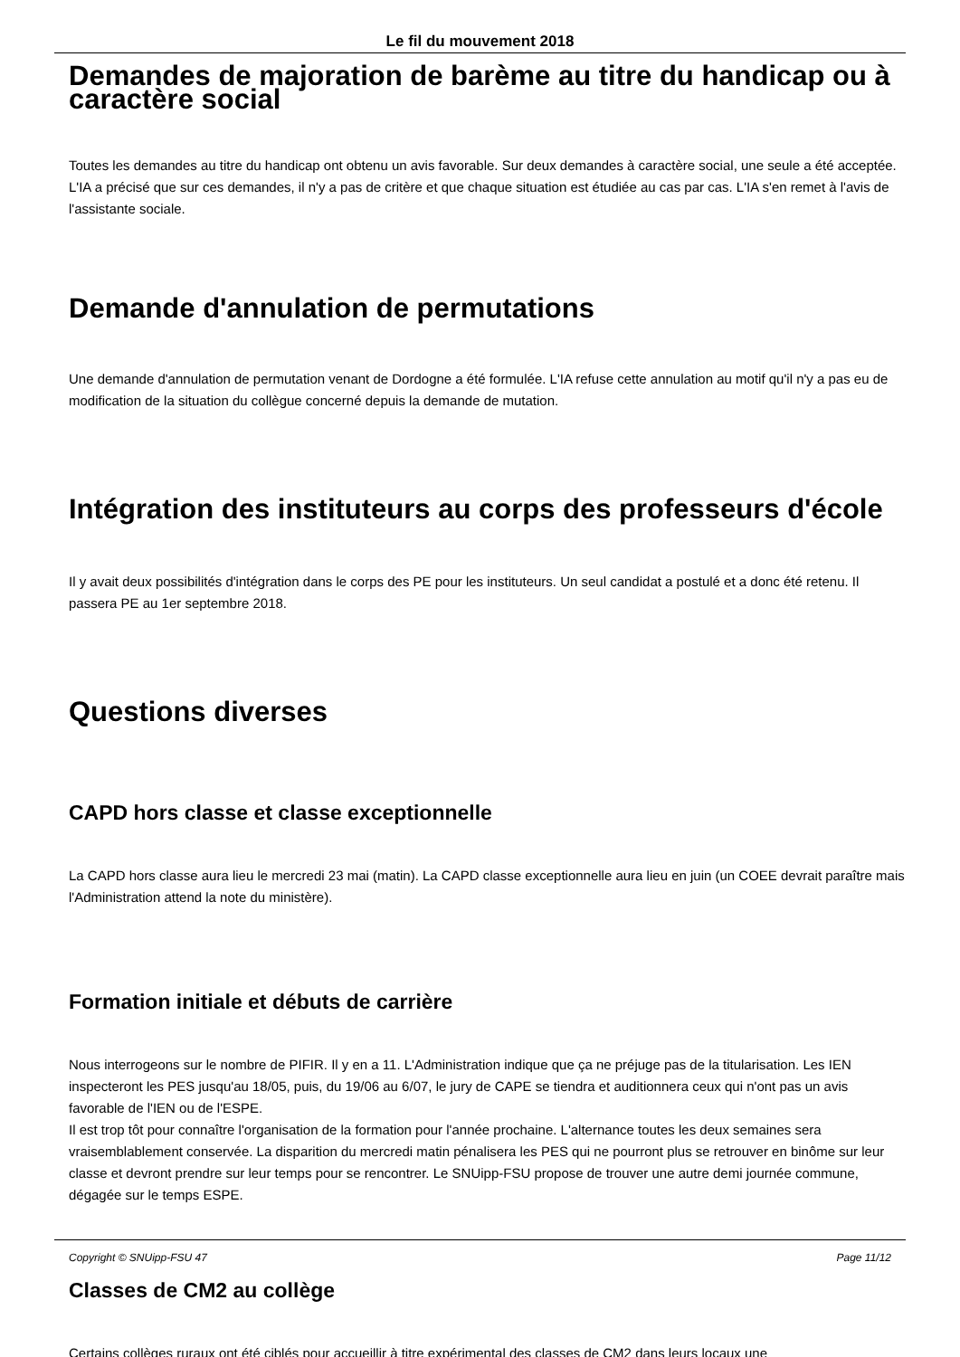Le fil du mouvement 2018
Demandes de majoration de barème au titre du handicap ou à caractère social
Toutes les demandes au titre du handicap ont obtenu un avis favorable. Sur deux demandes à caractère social, une seule a été acceptée. L'IA a précisé que sur ces demandes, il n'y a pas de critère et que chaque situation est étudiée au cas par cas. L'IA s'en remet à l'avis de l'assistante sociale.
Demande d'annulation de permutations
Une demande d'annulation de permutation venant de Dordogne a été formulée. L'IA refuse cette annulation au motif qu'il n'y a pas eu de modification de la situation du collègue concerné depuis la demande de mutation.
Intégration des instituteurs au corps des professeurs d'école
Il y avait deux possibilités d'intégration dans le corps des PE pour les instituteurs. Un seul candidat a postulé et a donc été retenu. Il passera PE au 1er septembre 2018.
Questions diverses
CAPD hors classe et classe exceptionnelle
La CAPD hors classe aura lieu le mercredi 23 mai (matin). La CAPD classe exceptionnelle aura lieu en juin (un COEE devrait paraître mais l'Administration attend la note du ministère).
Formation initiale et débuts de carrière
Nous interrogeons sur le nombre de PIFIR. Il y en a 11. L'Administration indique que ça ne préjuge pas de la titularisation. Les IEN inspecteront les PES jusqu'au 18/05, puis, du 19/06 au 6/07, le jury de CAPE se tiendra et auditionnera ceux qui n'ont pas un avis favorable de l'IEN ou de l'ESPE.
Il est trop tôt pour connaître l'organisation de la formation pour l'année prochaine. L'alternance toutes les deux semaines sera vraisemblablement conservée. La disparition du mercredi matin pénalisera les PES qui ne pourront plus se retrouver en binôme sur leur classe et devront prendre sur leur temps pour se rencontrer. Le SNUipp-FSU propose de trouver une autre demi journée commune, dégagée sur le temps ESPE.
Classes de CM2 au collège
Certains collèges ruraux ont été ciblés pour accueillir à titre expérimental des classes de CM2 dans leurs locaux une
Copyright © SNUipp-FSU 47 Page 11/12